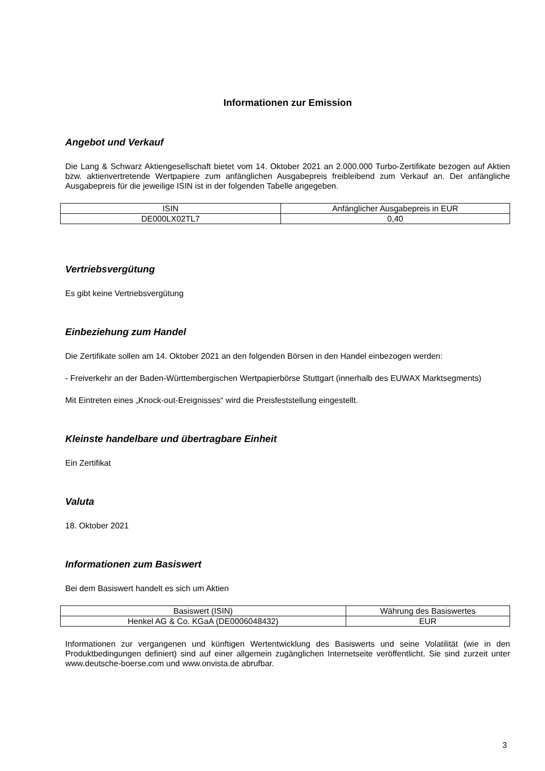Informationen zur Emission
Angebot und Verkauf
Die Lang & Schwarz Aktiengesellschaft bietet vom 14. Oktober 2021 an 2.000.000 Turbo-Zertifikate bezogen auf Aktien bzw. aktienvertretende Wertpapiere zum anfänglichen Ausgabepreis freibleibend zum Verkauf an. Der anfängliche Ausgabepreis für die jeweilige ISIN ist in der folgenden Tabelle angegeben.
| ISIN | Anfänglicher Ausgabepreis in EUR |
| DE000LX02TL7 | 0,40 |
Vertriebsvergütung
Es gibt keine Vertriebsvergütung
Einbeziehung zum Handel
Die Zertifikate sollen am 14. Oktober 2021 an den folgenden Börsen in den Handel einbezogen werden:
- Freiverkehr an der Baden-Württembergischen Wertpapierbörse Stuttgart (innerhalb des EUWAX Marktsegments)
Mit Eintreten eines „Knock-out-Ereignisses“ wird die Preisfeststellung eingestellt.
Kleinste handelbare und übertragbare Einheit
Ein Zertifikat
Valuta
18. Oktober 2021
Informationen zum Basiswert
Bei dem Basiswert handelt es sich um Aktien
| Basiswert (ISIN) | Währung des Basiswertes |
| Henkel AG & Co. KGaA (DE0006048432) | EUR |
Informationen zur vergangenen und künftigen Wertentwicklung des Basiswerts und seine Volatilität (wie in den Produktbedingungen definiert) sind auf einer allgemein zugänglichen Internetseite veröffentlicht. Sie sind zurzeit unter www.deutsche-boerse.com und www.onvista.de abrufbar.
3